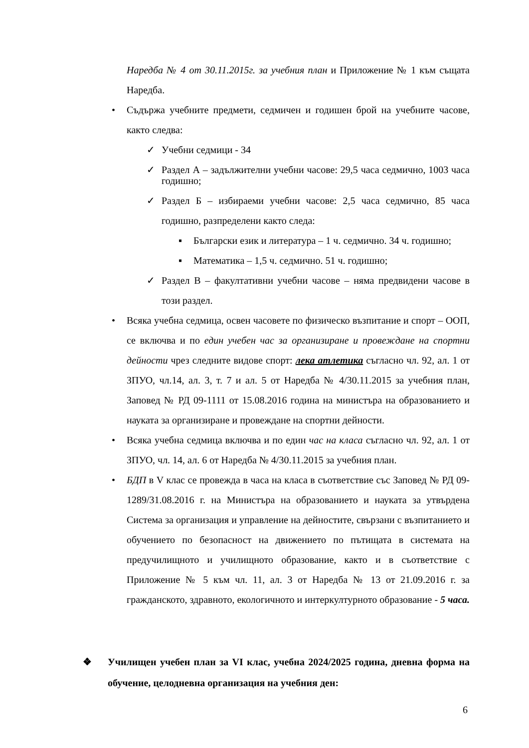Наредба № 4 от 30.11.2015г. за учебния план и Приложение № 1 към същата Наредба.
• Съдържа учебните предмети, седмичен и годишен брой на учебните часове, както следва:
✓ Учебни седмици - 34
✓ Раздел А – задължителни учебни часове: 29,5 часа седмично, 1003 часа годишно;
✓ Раздел Б – избираеми учебни часове: 2,5 часа седмично, 85 часа годишно, разпределени както следа:
▪ Български език и литература – 1 ч. седмично. 34 ч. годишно;
▪ Математика – 1,5 ч. седмично. 51 ч. годишно;
✓ Раздел В – факултативни учебни часове – няма предвидени часове в този раздел.
• Всяка учебна седмица, освен часовете по физическо възпитание и спорт – ООП, се включва и по един учебен час за организиране и провеждане на спортни дейности чрез следните видове спорт: лека атлетика съгласно чл. 92, ал. 1 от ЗПУО, чл.14, ал. 3, т. 7 и ал. 5 от Наредба № 4/30.11.2015 за учебния план, Заповед № РД 09-1111 от 15.08.2016 година на министъра на образованието и науката за организиране и провеждане на спортни дейности.
• Всяка учебна седмица включва и по един час на класа съгласно чл. 92, ал. 1 от ЗПУО, чл. 14, ал. 6 от Наредба № 4/30.11.2015 за учебния план.
• БДП в V клас се провежда в часа на класа в съответствие със Заповед № РД 09-1289/31.08.2016 г. на Министъра на образованието и науката за утвърдена Система за организация и управление на дейностите, свързани с възпитанието и обучението по безопасност на движението по пътищата в системата на предучилищното и училищното образование, както и в съответствие с Приложение № 5 към чл. 11, ал. 3 от Наредба № 13 от 21.09.2016 г. за гражданското, здравното, екологичното и интеркултурното образование - 5 часа.
❖ Училищен учебен план за VI клас, учебна 2024/2025 година, дневна форма на обучение, целодневна организация на учебния ден:
6